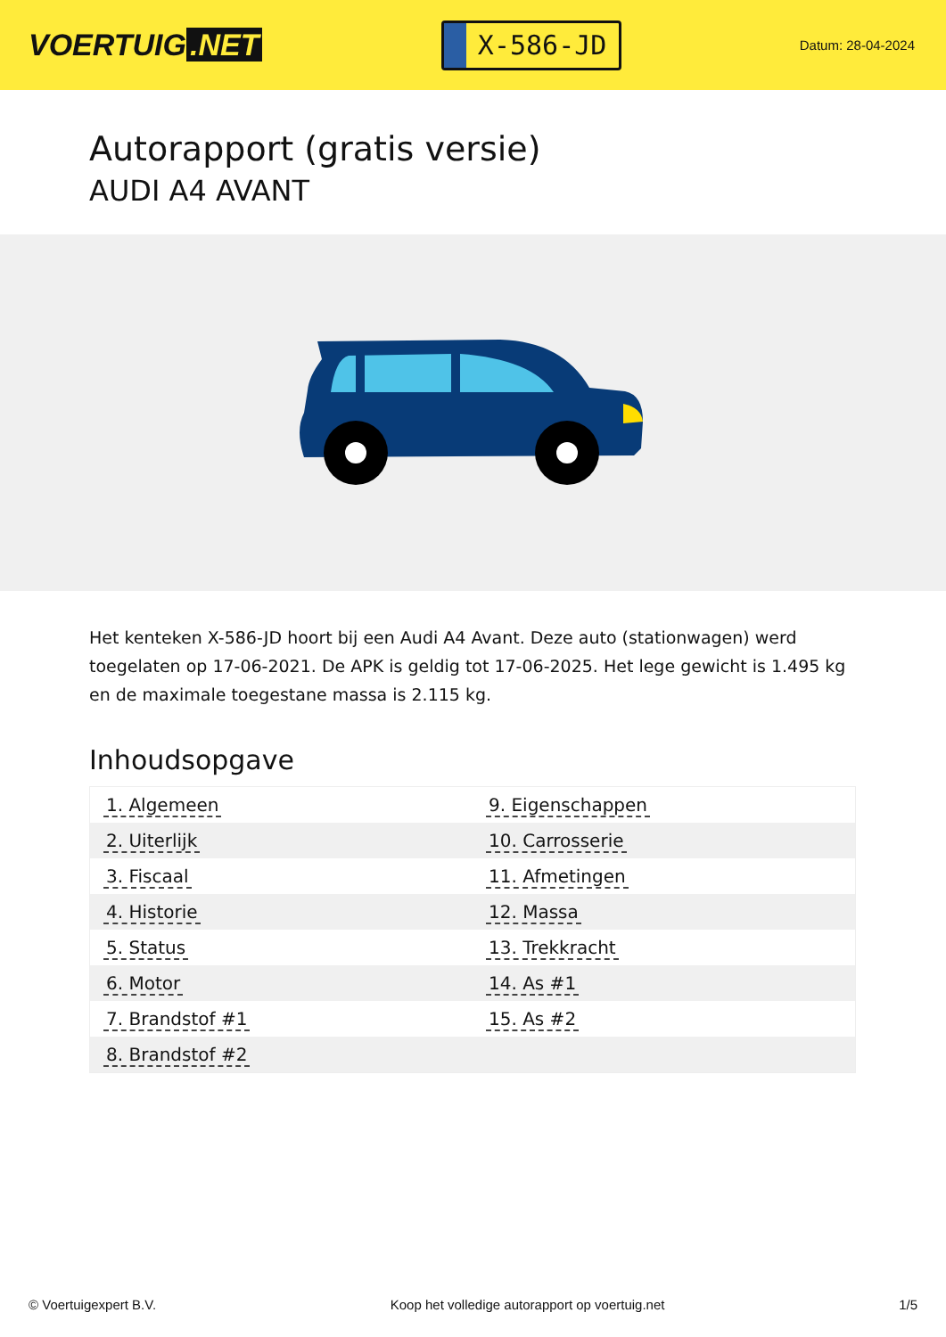VOERTUIG.NET
X-586-JD
Datum: 28-04-2024
Autorapport (gratis versie)
AUDI A4 AVANT
Het kenteken X-586-JD hoort bij een Audi A4 Avant. Deze auto (stationwagen) werd toegelaten op 17-06-2021. De APK is geldig tot 17-06-2025. Het lege gewicht is 1.495 kg en de maximale toegestane massa is 2.115 kg.
Inhoudsopgave
| 1. Algemeen | 9. Eigenschappen |
| 2. Uiterlijk | 10. Carrosserie |
| 3. Fiscaal | 11. Afmetingen |
| 4. Historie | 12. Massa |
| 5. Status | 13. Trekkracht |
| 6. Motor | 14. As #1 |
| 7. Brandstof #1 | 15. As #2 |
| 8. Brandstof #2 | |
© Voertuigexpert B.V. Koop het volledige autorapport op voertuig.net 1/5